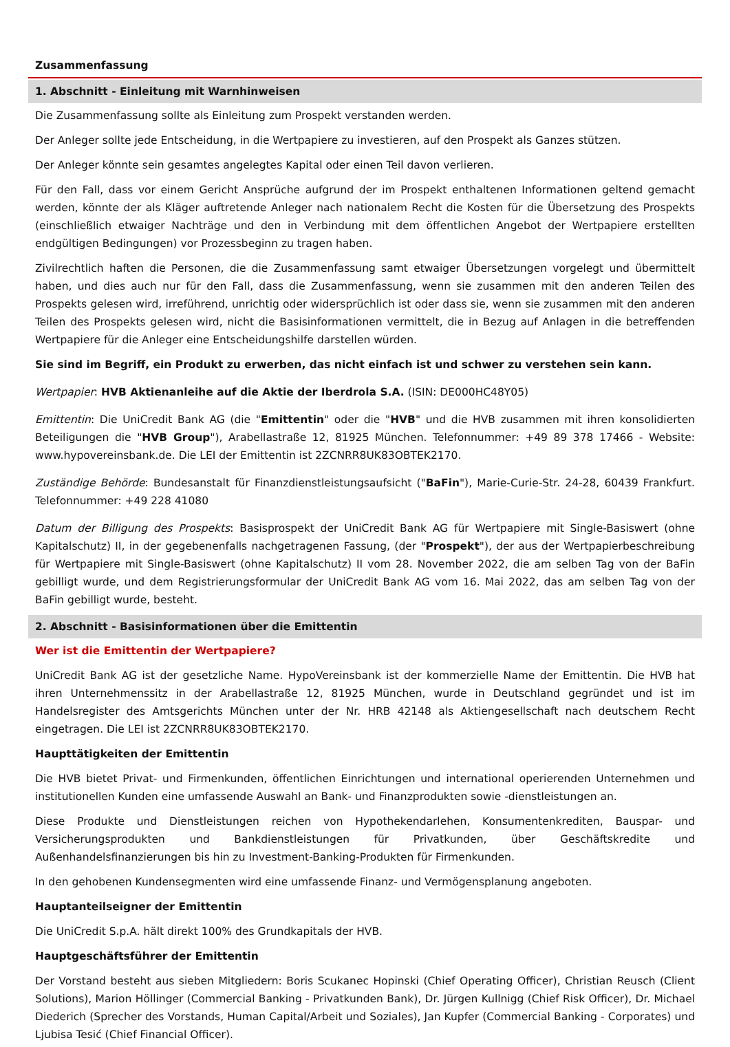Zusammenfassung
1. Abschnitt - Einleitung mit Warnhinweisen
Die Zusammenfassung sollte als Einleitung zum Prospekt verstanden werden.
Der Anleger sollte jede Entscheidung, in die Wertpapiere zu investieren, auf den Prospekt als Ganzes stützen.
Der Anleger könnte sein gesamtes angelegtes Kapital oder einen Teil davon verlieren.
Für den Fall, dass vor einem Gericht Ansprüche aufgrund der im Prospekt enthaltenen Informationen geltend gemacht werden, könnte der als Kläger auftretende Anleger nach nationalem Recht die Kosten für die Übersetzung des Prospekts (einschließlich etwaiger Nachträge und den in Verbindung mit dem öffentlichen Angebot der Wertpapiere erstellten endgültigen Bedingungen) vor Prozessbeginn zu tragen haben.
Zivilrechtlich haften die Personen, die die Zusammenfassung samt etwaiger Übersetzungen vorgelegt und übermittelt haben, und dies auch nur für den Fall, dass die Zusammenfassung, wenn sie zusammen mit den anderen Teilen des Prospekts gelesen wird, irreführend, unrichtig oder widersprüchlich ist oder dass sie, wenn sie zusammen mit den anderen Teilen des Prospekts gelesen wird, nicht die Basisinformationen vermittelt, die in Bezug auf Anlagen in die betreffenden Wertpapiere für die Anleger eine Entscheidungshilfe darstellen würden.
Sie sind im Begriff, ein Produkt zu erwerben, das nicht einfach ist und schwer zu verstehen sein kann.
Wertpapier: HVB Aktienanleihe auf die Aktie der Iberdrola S.A. (ISIN: DE000HC48Y05)
Emittentin: Die UniCredit Bank AG (die "Emittentin" oder die "HVB" und die HVB zusammen mit ihren konsolidierten Beteiligungen die "HVB Group"), Arabellastraße 12, 81925 München. Telefonnummer: +49 89 378 17466 - Website: www.hypovereinsbank.de. Die LEI der Emittentin ist 2ZCNRR8UK83OBTEK2170.
Zuständige Behörde: Bundesanstalt für Finanzdienstleistungsaufsicht ("BaFin"), Marie-Curie-Str. 24-28, 60439 Frankfurt. Telefonnummer: +49 228 41080
Datum der Billigung des Prospekts: Basisprospekt der UniCredit Bank AG für Wertpapiere mit Single-Basiswert (ohne Kapitalschutz) II, in der gegebenenfalls nachgetragenen Fassung, (der "Prospekt"), der aus der Wertpapierbeschreibung für Wertpapiere mit Single-Basiswert (ohne Kapitalschutz) II vom 28. November 2022, die am selben Tag von der BaFin gebilligt wurde, und dem Registrierungsformular der UniCredit Bank AG vom 16. Mai 2022, das am selben Tag von der BaFin gebilligt wurde, besteht.
2. Abschnitt - Basisinformationen über die Emittentin
Wer ist die Emittentin der Wertpapiere?
UniCredit Bank AG ist der gesetzliche Name. HypoVereinsbank ist der kommerzielle Name der Emittentin. Die HVB hat ihren Unternehmenssitz in der Arabellastraße 12, 81925 München, wurde in Deutschland gegründet und ist im Handelsregister des Amtsgerichts München unter der Nr. HRB 42148 als Aktiengesellschaft nach deutschem Recht eingetragen. Die LEI ist 2ZCNRR8UK83OBTEK2170.
Haupttätigkeiten der Emittentin
Die HVB bietet Privat- und Firmenkunden, öffentlichen Einrichtungen und international operierenden Unternehmen und institutionellen Kunden eine umfassende Auswahl an Bank- und Finanzprodukten sowie -dienstleistungen an.
Diese Produkte und Dienstleistungen reichen von Hypothekendarlehen, Konsumentenkrediten, Bauspar- und Versicherungsprodukten und Bankdienstleistungen für Privatkunden, über Geschäftskredite und Außenhandelsfinanzierungen bis hin zu Investment-Banking-Produkten für Firmenkunden.
In den gehobenen Kundensegmenten wird eine umfassende Finanz- und Vermögensplanung angeboten.
Hauptanteilseigner der Emittentin
Die UniCredit S.p.A. hält direkt 100% des Grundkapitals der HVB.
Hauptgeschäftsführer der Emittentin
Der Vorstand besteht aus sieben Mitgliedern: Boris Scukanec Hopinski (Chief Operating Officer), Christian Reusch (Client Solutions), Marion Höllinger (Commercial Banking - Privatkunden Bank), Dr. Jürgen Kullnigg (Chief Risk Officer), Dr. Michael Diederich (Sprecher des Vorstands, Human Capital/Arbeit und Soziales), Jan Kupfer (Commercial Banking - Corporates) und Ljubisa Tesić (Chief Financial Officer).